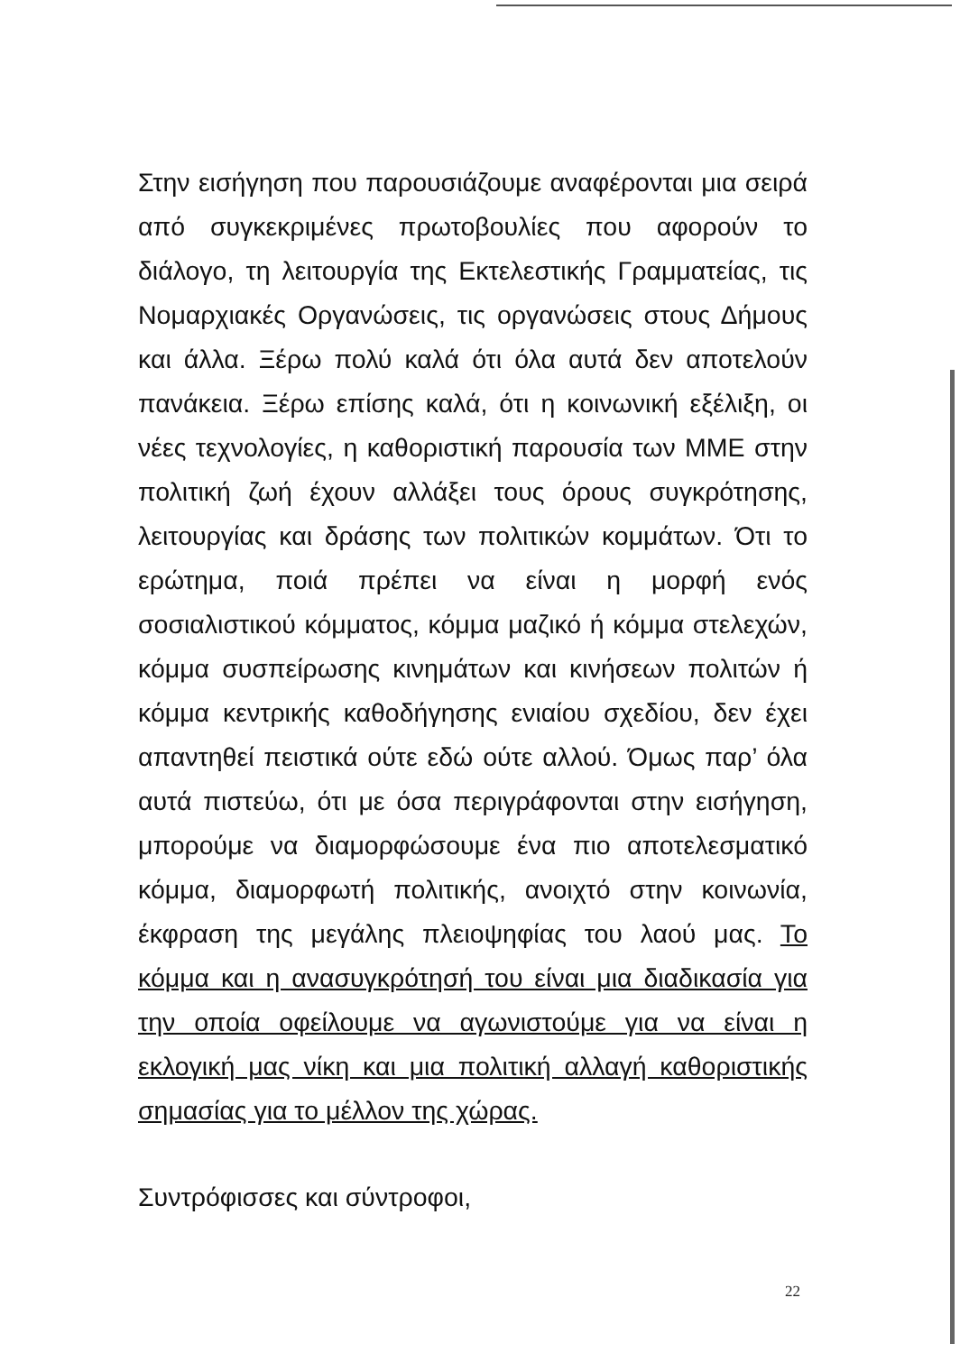Στην εισήγηση που παρουσιάζουμε αναφέρονται μια σειρά από συγκεκριμένες πρωτοβουλίες που αφορούν το διάλογο, τη λειτουργία της Εκτελεστικής Γραμματείας, τις Νομαρχιακές Οργανώσεις, τις οργανώσεις στους Δήμους και άλλα. Ξέρω πολύ καλά ότι όλα αυτά δεν αποτελούν πανάκεια. Ξέρω επίσης καλά, ότι η κοινωνική εξέλιξη, οι νέες τεχνολογίες, η καθοριστική παρουσία των ΜΜΕ στην πολιτική ζωή έχουν αλλάξει τους όρους συγκρότησης, λειτουργίας και δράσης των πολιτικών κομμάτων. Ότι το ερώτημα, ποιά πρέπει να είναι η μορφή ενός σοσιαλιστικού κόμματος, κόμμα μαζικό ή κόμμα στελεχών, κόμμα συσπείρωσης κινημάτων και κινήσεων πολιτών ή κόμμα κεντρικής καθοδήγησης ενιαίου σχεδίου, δεν έχει απαντηθεί πειστικά ούτε εδώ ούτε αλλού. Όμως παρ’ όλα αυτά πιστεύω, ότι με όσα περιγράφονται στην εισήγηση, μπορούμε να διαμορφώσουμε ένα πιο αποτελεσματικό κόμμα, διαμορφωτή πολιτικής, ανοιχτό στην κοινωνία, έκφραση της μεγάλης πλειοψηφίας του λαού μας. Το κόμμα και η ανασυγκρότησή του είναι μια διαδικασία για την οποία οφείλουμε να αγωνιστούμε για να είναι η εκλογική μας νίκη και μια πολιτική αλλαγή καθοριστικής σημασίας για το μέλλον της χώρας.
Συντρόφισσες και σύντροφοι,
22